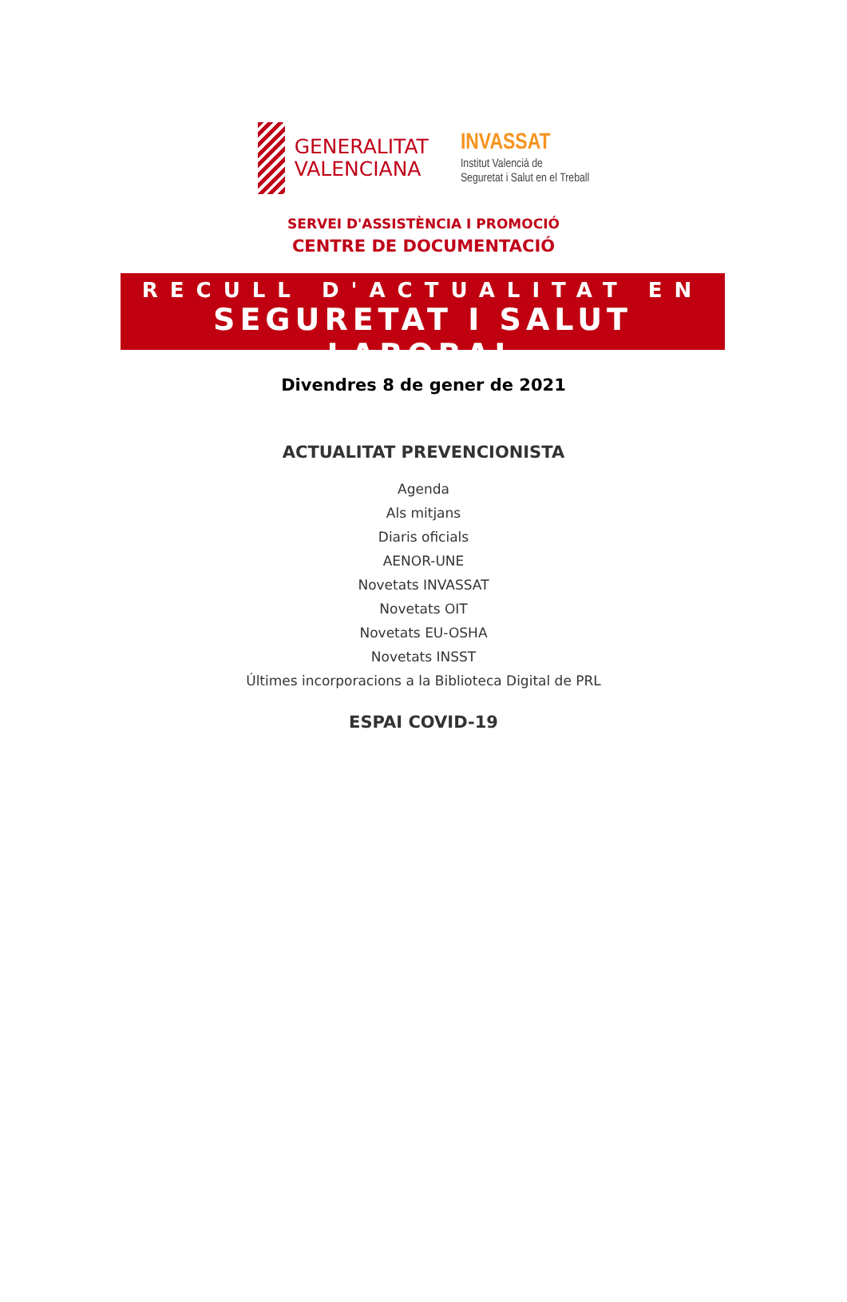GENERALITAT
VALENCIANA
INVASSAT
Institut Valencià de
Seguretat i Salut en el Treball
SERVEI D'ASSISTÈNCIA I PROMOCIÓ
CENTRE DE DOCUMENTACIÓ
RECULL D'ACTUALITAT EN
SEGURETAT I SALUT LABORAL
Divendres 8 de gener de 2021
ACTUALITAT PREVENCIONISTA
Agenda
Als mitjans
Diaris oficials
AENOR-UNE
Novetats INVASSAT
Novetats OIT
Novetats EU-OSHA
Novetats INSST
Últimes incorporacions a la Biblioteca Digital de PRL
ESPAI COVID-19